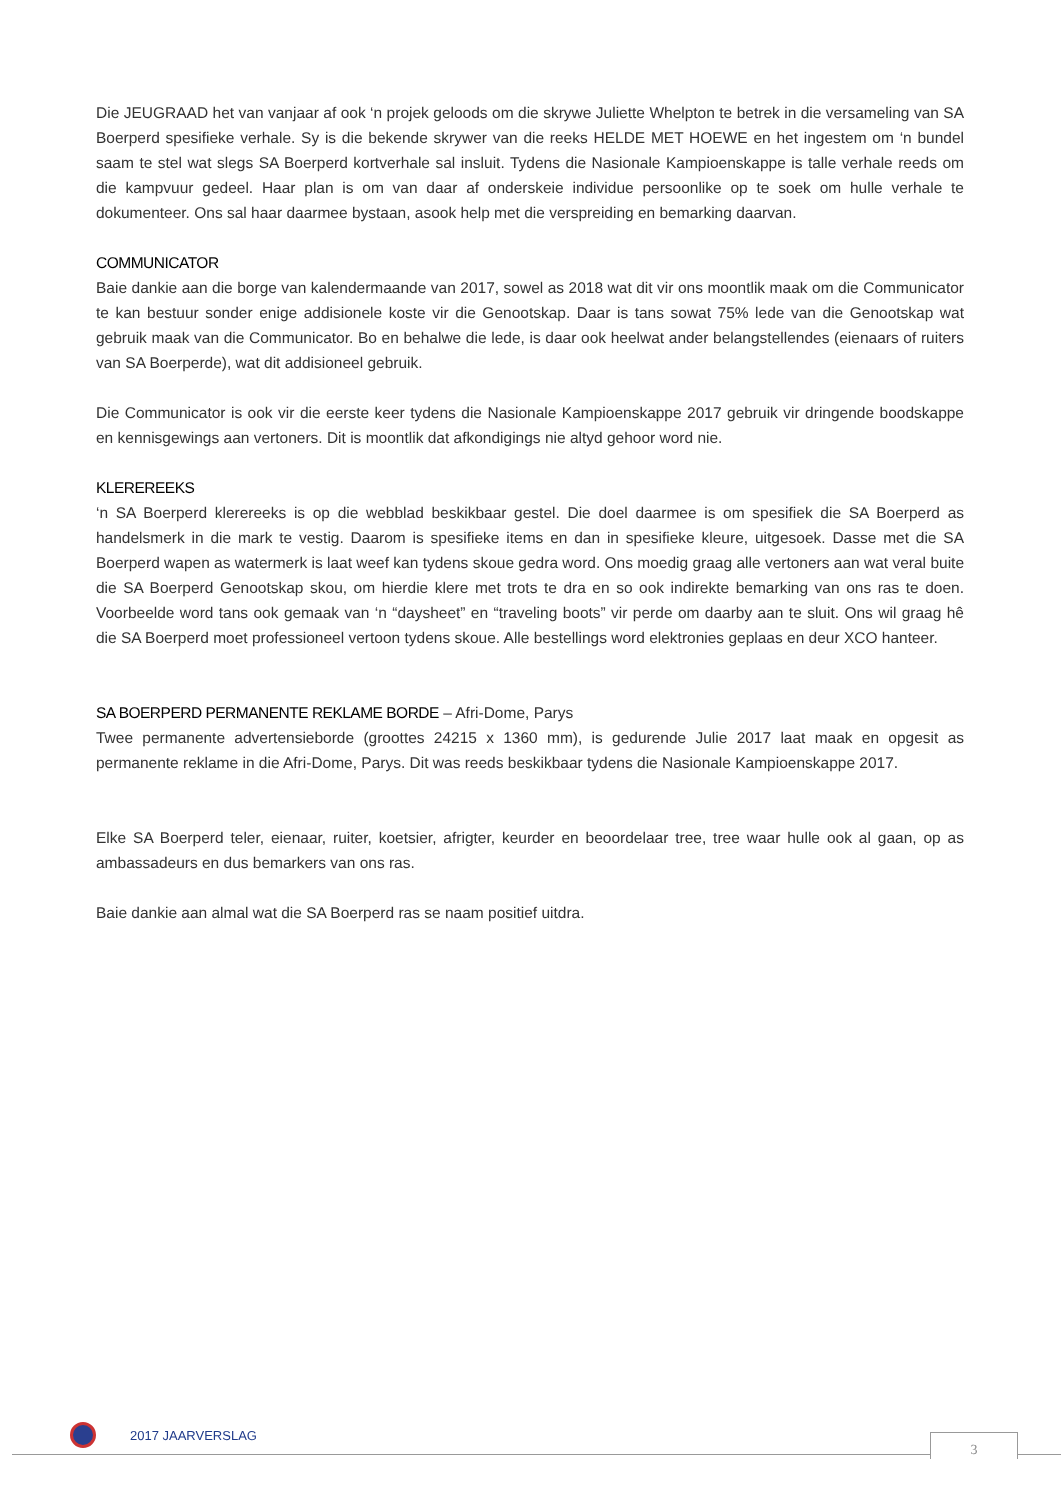Die JEUGRAAD het van vanjaar af ook ‘n projek geloods om die skrywe Juliette Whelpton te betrek in die versameling van SA Boerperd spesifieke verhale. Sy is die bekende skrywer van die reeks HELDE MET HOEWE en het ingestem om ‘n bundel saam te stel wat slegs SA Boerperd kortverhale sal insluit. Tydens die Nasionale Kampioenskappe is talle verhale reeds om die kampvuur gedeel. Haar plan is om van daar af onderskeie individue persoonlike op te soek om hulle verhale te dokumenteer. Ons sal haar daarmee bystaan, asook help met die verspreiding en bemarking daarvan.
COMMUNICATOR
Baie dankie aan die borge van kalendermaande van 2017, sowel as 2018 wat dit vir ons moontlik maak om die Communicator te kan bestuur sonder enige addisionele koste vir die Genootskap. Daar is tans sowat 75% lede van die Genootskap wat gebruik maak van die Communicator. Bo en behalwe die lede, is daar ook heelwat ander belangstellendes (eienaars of ruiters van SA Boerperde), wat dit addisioneel gebruik.
Die Communicator is ook vir die eerste keer tydens die Nasionale Kampioenskappe 2017 gebruik vir dringende boodskappe en kennisgewings aan vertoners. Dit is moontlik dat afkondigings nie altyd gehoor word nie.
KLEREREEKS
‘n SA Boerperd klerereeks is op die webblad beskikbaar gestel. Die doel daarmee is om spesifiek die SA Boerperd as handelsmerk in die mark te vestig. Daarom is spesifieke items en dan in spesifieke kleure, uitgesoek. Dasse met die SA Boerperd wapen as watermerk is laat weef kan tydens skoue gedra word. Ons moedig graag alle vertoners aan wat veral buite die SA Boerperd Genootskap skou, om hierdie klere met trots te dra en so ook indirekte bemarking van ons ras te doen. Voorbeelde word tans ook gemaak van ‘n “daysheet” en “traveling boots” vir perde om daarby aan te sluit. Ons wil graag hê die SA Boerperd moet professioneel vertoon tydens skoue. Alle bestellings word elektronies geplaas en deur XCO hanteer.
SA BOERPERD PERMANENTE REKLAME BORDE – Afri-Dome, Parys
Twee permanente advertensieborde (groottes 24215 x 1360 mm), is gedurende Julie 2017 laat maak en opgesit as permanente reklame in die Afri-Dome, Parys. Dit was reeds beskikbaar tydens die Nasionale Kampioenskappe 2017.
Elke SA Boerperd teler, eienaar, ruiter, koetsier, afrigter, keurder en beoordelaar tree, tree waar hulle ook al gaan, op as ambassadeurs en dus bemarkers van ons ras.
Baie dankie aan almal wat die SA Boerperd ras se naam positief uitdra.
2017 JAARVERSLAG 3